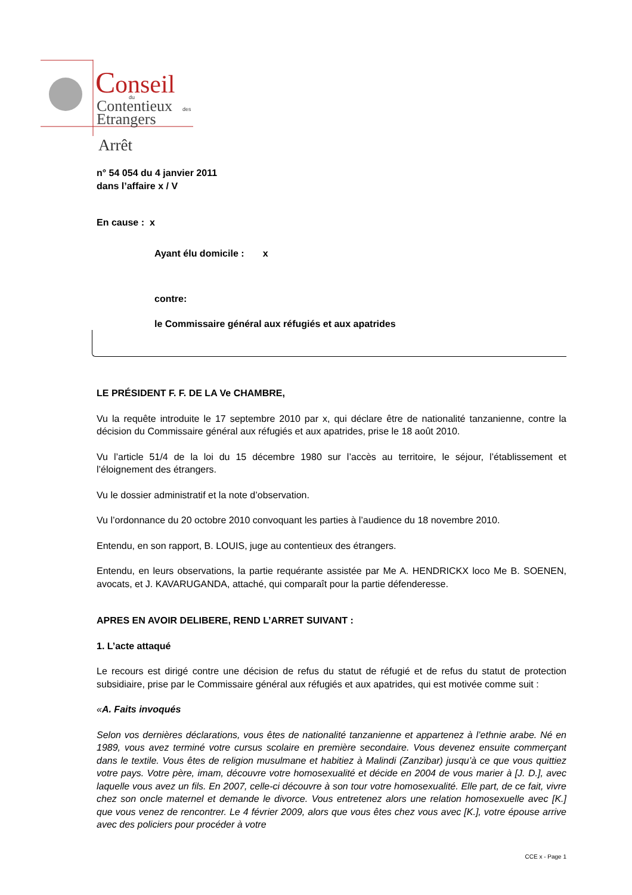C
onseil
du
Contentieux
des
Etrangers
Arrêt
n° 54 054 du 4 janvier 2011
dans l’affaire x / V
En cause : x
Ayant élu domicile : x
contre:
le Commissaire général aux réfugiés et aux apatrides
LE PRÉSIDENT F. F. DE LA Ve CHAMBRE,
Vu la requête introduite le 17 septembre 2010 par x, qui déclare être de nationalité tanzanienne, contre la décision du Commissaire général aux réfugiés et aux apatrides, prise le 18 août 2010.
Vu l’article 51/4 de la loi du 15 décembre 1980 sur l’accès au territoire, le séjour, l’établissement et l’éloignement des étrangers.
Vu le dossier administratif et la note d’observation.
Vu l’ordonnance du 20 octobre 2010 convoquant les parties à l’audience du 18 novembre 2010.
Entendu, en son rapport, B. LOUIS, juge au contentieux des étrangers.
Entendu, en leurs observations, la partie requérante assistée par Me A. HENDRICKX loco Me B. SOENEN, avocats, et J. KAVARUGANDA, attaché, qui comparaît pour la partie défenderesse.
APRES EN AVOIR DELIBERE, REND L’ARRET SUIVANT :
1. L’acte attaqué
Le recours est dirigé contre une décision de refus du statut de réfugié et de refus du statut de protection subsidiaire, prise par le Commissaire général aux réfugiés et aux apatrides, qui est motivée comme suit :
«A. Faits invoqués
Selon vos dernières déclarations, vous êtes de nationalité tanzanienne et appartenez à l’ethnie arabe. Né en 1989, vous avez terminé votre cursus scolaire en première secondaire. Vous devenez ensuite commerçant dans le textile. Vous êtes de religion musulmane et habitiez à Malindi (Zanzibar) jusqu’à ce que vous quittiez votre pays. Votre père, imam, découvre votre homosexualité et décide en 2004 de vous marier à [J. D.], avec laquelle vous avez un fils. En 2007, celle-ci découvre à son tour votre homosexualité. Elle part, de ce fait, vivre chez son oncle maternel et demande le divorce. Vous entretenez alors une relation homosexuelle avec [K.] que vous venez de rencontrer. Le 4 février 2009, alors que vous êtes chez vous avec [K.], votre épouse arrive avec des policiers pour procéder à votre
CCE x - Page 1